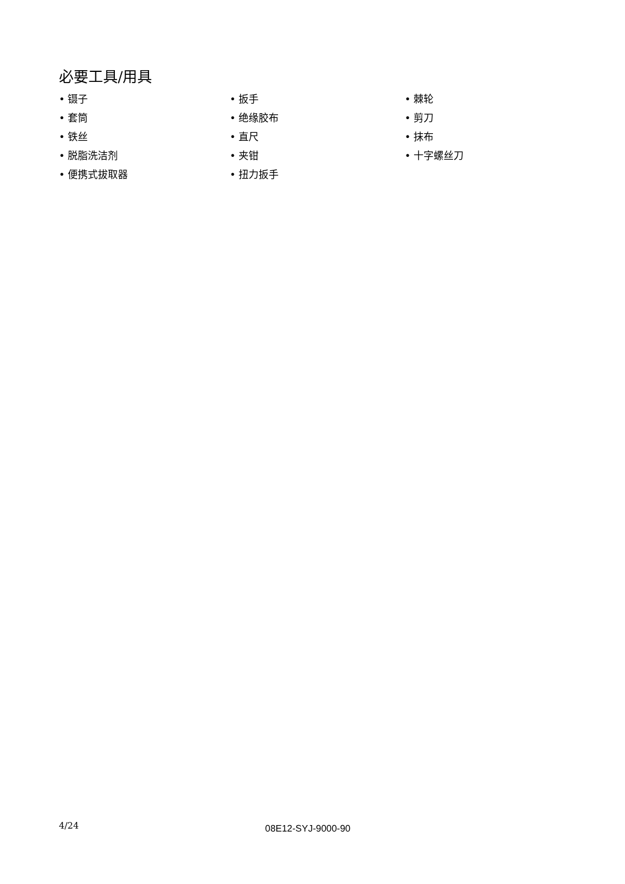必要工具/用具
• 镊子
• 套筒
• 铁丝
• 脱脂洗洁剂
• 便携式拔取器
• 扳手
• 绝缘胶布
• 直尺
• 夹钳
• 扭力扳手
• 棘轮
• 剪刀
• 抹布
• 十字螺丝刀
4/24 08E12-SYJ-9000-90